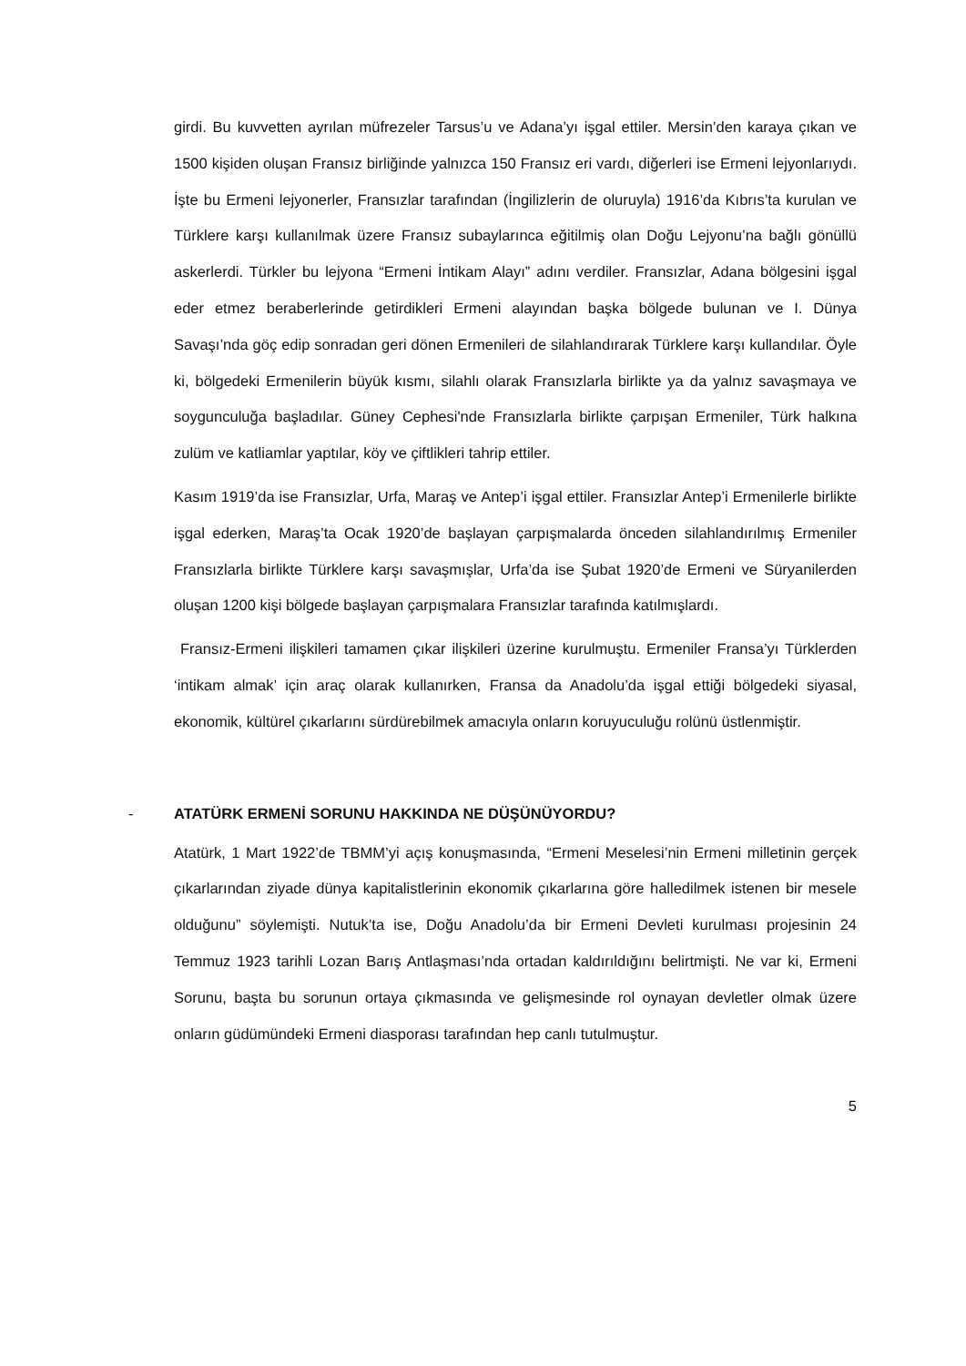girdi. Bu kuvvetten ayrılan müfrezeler Tarsus’u ve Adana’yı işgal ettiler. Mersin’den karaya çıkan ve 1500 kişiden oluşan Fransız birliğinde yalnızca 150 Fransız eri vardı, diğerleri ise Ermeni lejyonlarıydı. İşte bu Ermeni lejyonerler, Fransızlar tarafından (İngilizlerin de oluruyla) 1916’da Kıbrıs’ta kurulan ve Türklere karşı kullanılmak üzere Fransız subaylarınca eğitilmiş olan Doğu Lejyonu’na bağlı gönüllü askerlerdi. Türkler bu lejyona “Ermeni İntikam Alayı” adını verdiler. Fransızlar, Adana bölgesini işgal eder etmez beraberlerinde getirdikleri Ermeni alayından başka bölgede bulunan ve I. Dünya Savaşı’nda göç edip sonradan geri dönen Ermenileri de silahlandırarak Türklere karşı kullandılar. Öyle ki, bölgedeki Ermenilerin büyük kısmı, silahlı olarak Fransızlarla birlikte ya da yalnız savaşmaya ve soygunculuğa başladılar. Güney Cephesi'nde Fransızlarla birlikte çarpışan Ermeniler, Türk halkına zulüm ve katliamlar yaptılar, köy ve çiftlikleri tahrip ettiler.
Kasım 1919’da ise Fransızlar, Urfa, Maraş ve Antep’i işgal ettiler. Fransızlar Antep’i Ermenilerle birlikte işgal ederken, Maraş’ta Ocak 1920’de başlayan çarpışmalarda önceden silahlandırılmış Ermeniler Fransızlarla birlikte Türklere karşı savaşmışlar, Urfa’da ise Şubat 1920’de Ermeni ve Süryanilerden oluşan 1200 kişi bölgede başlayan çarpışmalara Fransızlar tarafında katılmışlardı.
Fransız-Ermeni ilişkileri tamamen çıkar ilişkileri üzerine kurulmuştu. Ermeniler Fransa’yı Türklerden ‘intikam almak’ için araç olarak kullanırken, Fransa da Anadolu’da işgal ettiği bölgedeki siyasal, ekonomik, kültürel çıkarlarını sürdürebilmek amacıyla onların koruyuculuğu rolünü üstlenmiştir.
- ATATÜRK ERMENİ SORUNU HAKKINDA NE DÜŞÜNÜYORDU?
Atatürk, 1 Mart 1922’de TBMM’yi açış konuşmasında, “Ermeni Meselesi’nin Ermeni milletinin gerçek çıkarlarından ziyade dünya kapitalistlerinin ekonomik çıkarlarına göre halledilmek istenen bir mesele olduğunu” söylemişti. Nutuk’ta ise, Doğu Anadolu’da bir Ermeni Devleti kurulması projesinin 24 Temmuz 1923 tarihli Lozan Barış Antlaşması’nda ortadan kaldırıldığını belirtmişti. Ne var ki, Ermeni Sorunu, başta bu sorunun ortaya çıkmasında ve gelişmesinde rol oynayan devletler olmak üzere onların güdümündeki Ermeni diasporası tarafından hep canlı tutulmuştur.
5